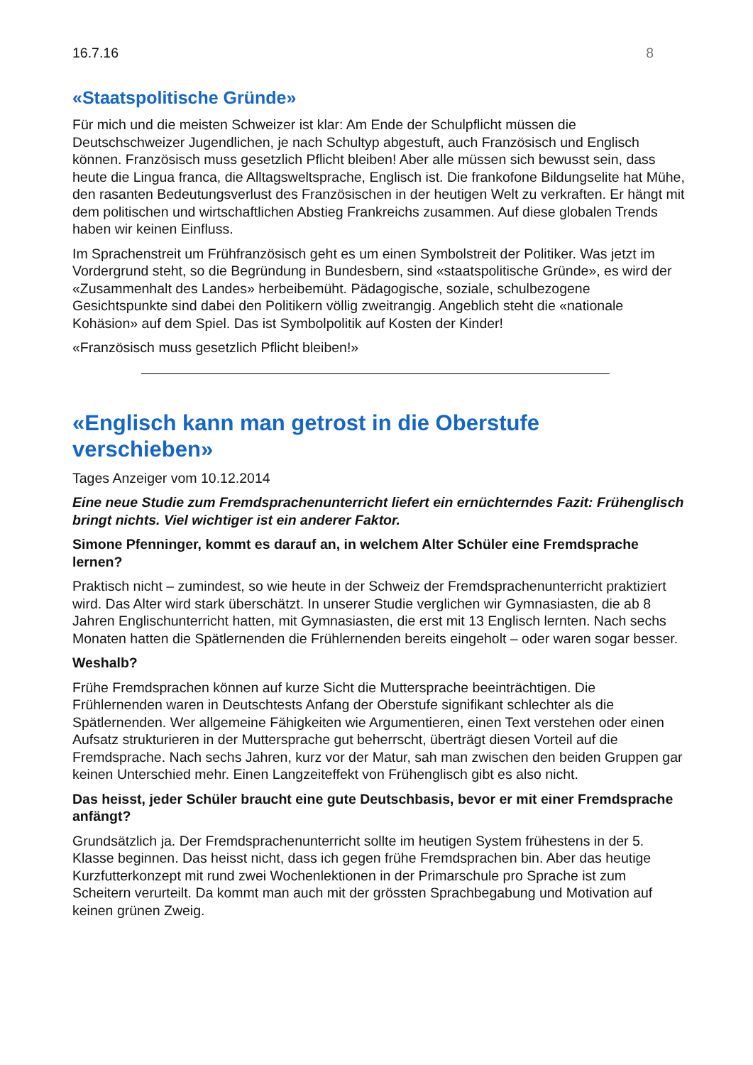16.7.16 8
«Staatspolitische Gründe»
Für mich und die meisten Schweizer ist klar: Am Ende der Schulpflicht müssen die Deutschschweizer Jugendlichen, je nach Schultyp abgestuft, auch Französisch und Englisch können. Französisch muss gesetzlich Pflicht bleiben! Aber alle müssen sich bewusst sein, dass heute die Lingua franca, die Alltagsweltsprache, Englisch ist. Die frankofone Bildungselite hat Mühe, den rasanten Bedeutungsverlust des Französischen in der heutigen Welt zu verkraften. Er hängt mit dem politischen und wirtschaftlichen Abstieg Frankreichs zusammen. Auf diese globalen Trends haben wir keinen Einfluss.
Im Sprachenstreit um Frühfranzösisch geht es um einen Symbolstreit der Politiker. Was jetzt im Vordergrund steht, so die Begründung in Bundesbern, sind «staatspolitische Gründe», es wird der «Zusammenhalt des Landes» herbeibemüht. Pädagogische, soziale, schulbezogene Gesichtspunkte sind dabei den Politikern völlig zweitrangig. Angeblich steht die «nationale Kohäsion» auf dem Spiel. Das ist Symbolpolitik auf Kosten der Kinder!
«Französisch muss gesetzlich Pflicht bleiben!»
«Englisch kann man getrost in die Oberstufe verschieben»
Tages Anzeiger vom 10.12.2014
Eine neue Studie zum Fremdsprachenunterricht liefert ein ernüchterndes Fazit: Frühenglisch bringt nichts. Viel wichtiger ist ein anderer Faktor.
Simone Pfenninger, kommt es darauf an, in welchem Alter Schüler eine Fremdsprache lernen?
Praktisch nicht – zumindest, so wie heute in der Schweiz der Fremdsprachenunterricht praktiziert wird. Das Alter wird stark überschätzt. In unserer Studie verglichen wir Gymnasiasten, die ab 8 Jahren Englischunterricht hatten, mit Gymnasiasten, die erst mit 13 Englisch lernten. Nach sechs Monaten hatten die Spätlernenden die Frühlernenden bereits eingeholt – oder waren sogar besser.
Weshalb?
Frühe Fremdsprachen können auf kurze Sicht die Muttersprache beeinträchtigen. Die Frühlernenden waren in Deutschtests Anfang der Oberstufe signifikant schlechter als die Spätlernenden. Wer allgemeine Fähigkeiten wie Argumentieren, einen Text verstehen oder einen Aufsatz strukturieren in der Muttersprache gut beherrscht, überträgt diesen Vorteil auf die Fremdsprache. Nach sechs Jahren, kurz vor der Matur, sah man zwischen den beiden Gruppen gar keinen Unterschied mehr. Einen Langzeiteffekt von Frühenglisch gibt es also nicht.
Das heisst, jeder Schüler braucht eine gute Deutschbasis, bevor er mit einer Fremdsprache anfängt?
Grundsätzlich ja. Der Fremdsprachenunterricht sollte im heutigen System frühestens in der 5. Klasse beginnen. Das heisst nicht, dass ich gegen frühe Fremdsprachen bin. Aber das heutige Kurzfutterkonzept mit rund zwei Wochenlektionen in der Primarschule pro Sprache ist zum Scheitern verurteilt. Da kommt man auch mit der grössten Sprachbegabung und Motivation auf keinen grünen Zweig.